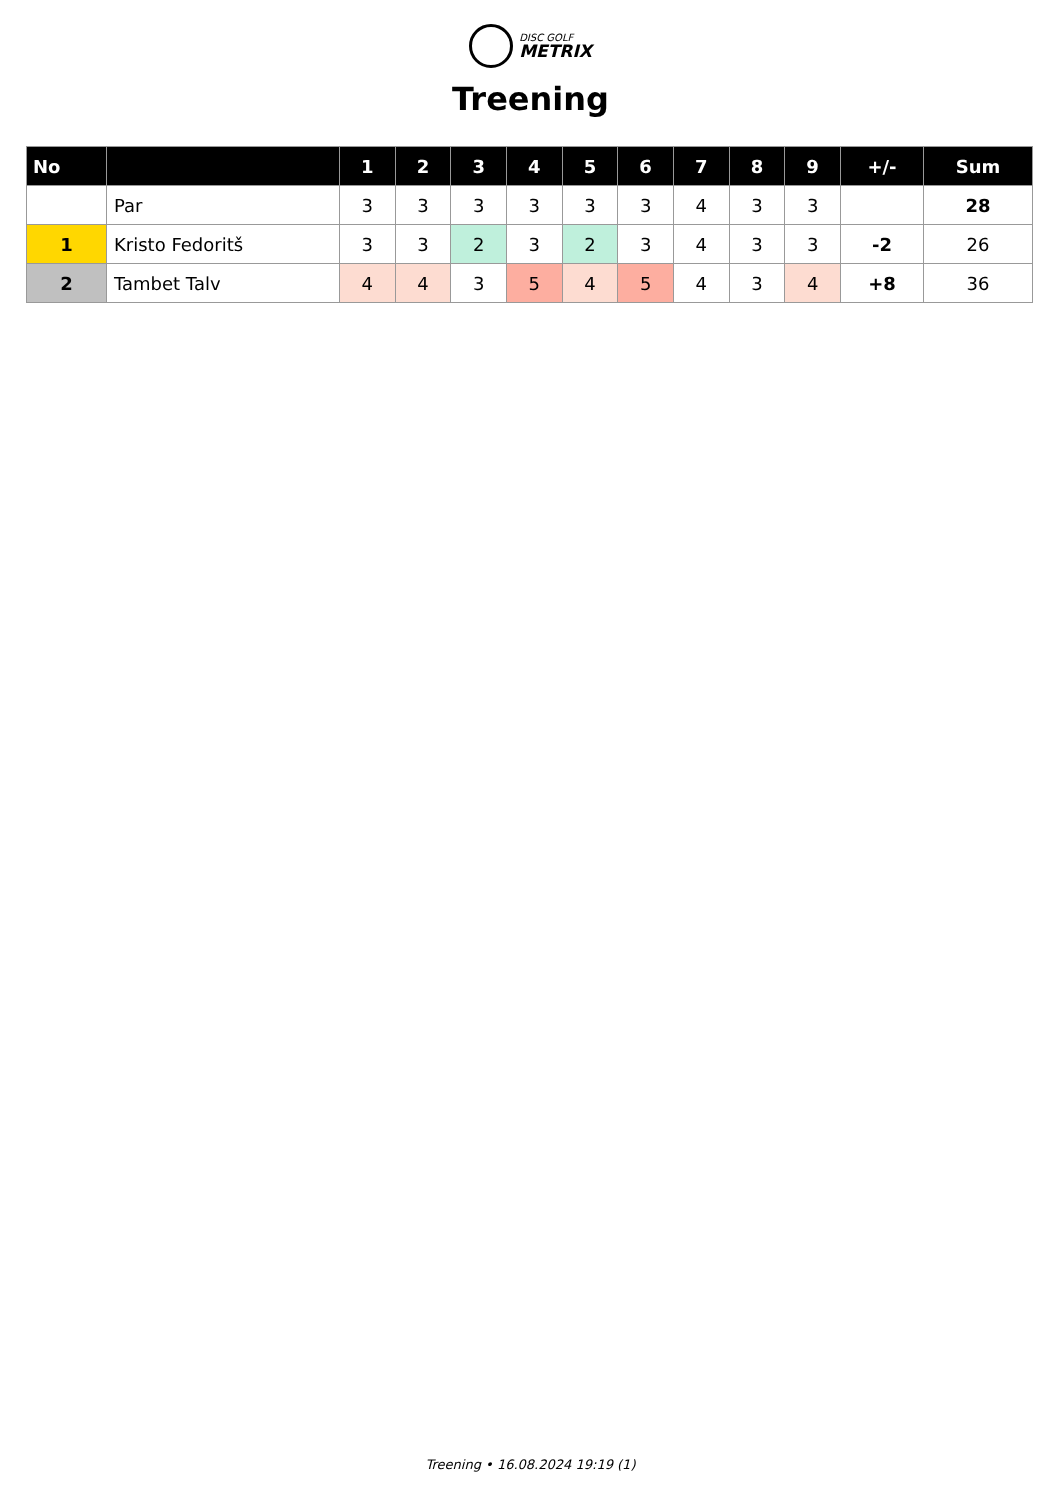DISC GOLF METRIX
Treening
| No | | 1 | 2 | 3 | 4 | 5 | 6 | 7 | 8 | 9 | +/- | Sum |
| --- | --- | --- | --- | --- | --- | --- | --- | --- | --- | --- | --- | --- |
| | Par | 3 | 3 | 3 | 3 | 3 | 3 | 4 | 3 | 3 | | 28 |
| 1 | Kristo Fedoritš | 3 | 3 | 2 | 3 | 2 | 3 | 4 | 3 | 3 | -2 | 26 |
| 2 | Tambet Talv | 4 | 4 | 3 | 5 | 4 | 5 | 4 | 3 | 4 | +8 | 36 |
Treening • 16.08.2024 19:19 (1)